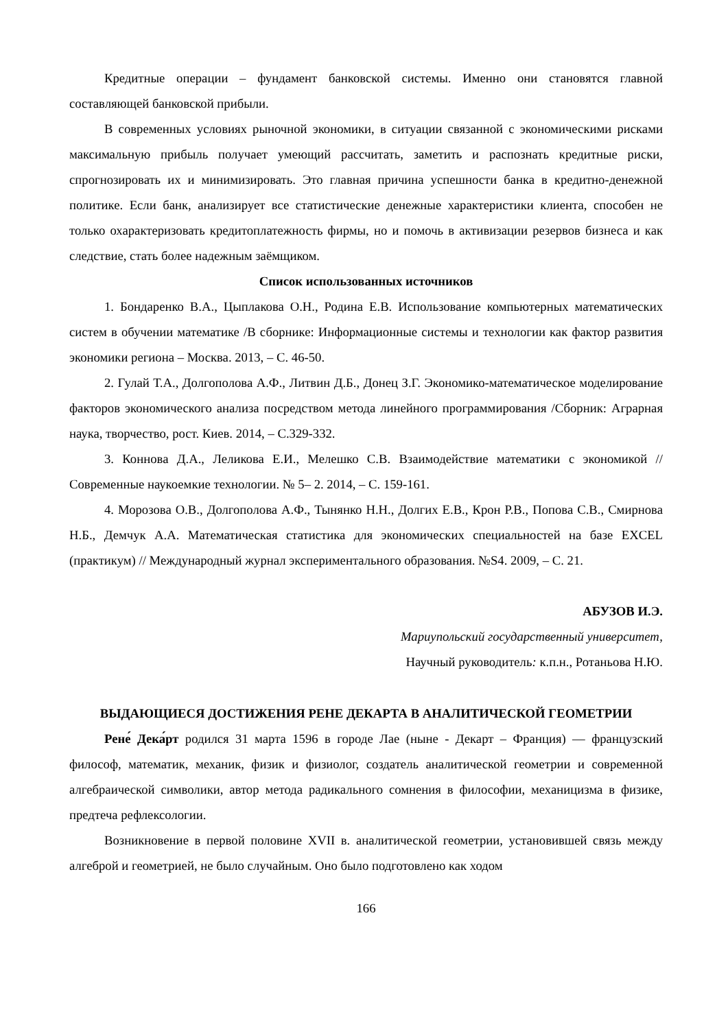Кредитные операции – фундамент банковской системы. Именно они становятся главной составляющей банковской прибыли.
В современных условиях рыночной экономики, в ситуации связанной с экономическими рисками максимальную прибыль получает умеющий рассчитать, заметить и распознать кредитные риски, спрогнозировать их и минимизировать. Это главная причина успешности банка в кредитно-денежной политике. Если банк, анализирует все статистические денежные характеристики клиента, способен не только охарактеризовать кредитоплатежность фирмы, но и помочь в активизации резервов бизнеса и как следствие, стать более надежным заёмщиком.
Список использованных источников
1. Бондаренко В.А., Цыплакова О.Н., Родина Е.В. Использование компьютерных математических систем в обучении математике /В сборнике: Информационные системы и технологии как фактор развития экономики региона – Москва. 2013, – С. 46-50.
2. Гулай Т.А., Долгополова А.Ф., Литвин Д.Б., Донец З.Г. Экономико-математическое моделирование факторов экономического анализа посредством метода линейного программирования /Сборник: Аграрная наука, творчество, рост. Киев. 2014, – С.329-332.
3. Коннова Д.А., Леликова Е.И., Мелешко С.В. Взаимодействие математики с экономикой //Современные наукоемкие технологии. № 5– 2. 2014, – С. 159-161.
4. Морозова О.В., Долгополова А.Ф., Тынянко Н.Н., Долгих Е.В., Крон Р.В., Попова С.В., Смирнова Н.Б., Демчук А.А. Математическая статистика для экономических специальностей на базе EXCEL (практикум) // Международный журнал экспериментального образования. №S4. 2009, – С. 21.
АБУЗОВ И.Э.
Мариупольский государственный университет,
Научный руководитель: к.п.н., Ротаньова Н.Ю.
ВЫДАЮЩИЕСЯ ДОСТИЖЕНИЯ РЕНЕ ДЕКАРТА В АНАЛИТИЧЕСКОЙ ГЕОМЕТРИИ
Рене́ Дека́рт родился 31 марта 1596 в городе Лае (ныне - Декарт – Франция) — французский философ, математик, механик, физик и физиолог, создатель аналитической геометрии и современной алгебраической символики, автор метода радикального сомнения в философии, механицизма в физике, предтеча рефлексологии.
Возникновение в первой половине XVII в. аналитической геометрии, установившей связь между алгеброй и геометрией, не было случайным. Оно было подготовлено как ходом
166